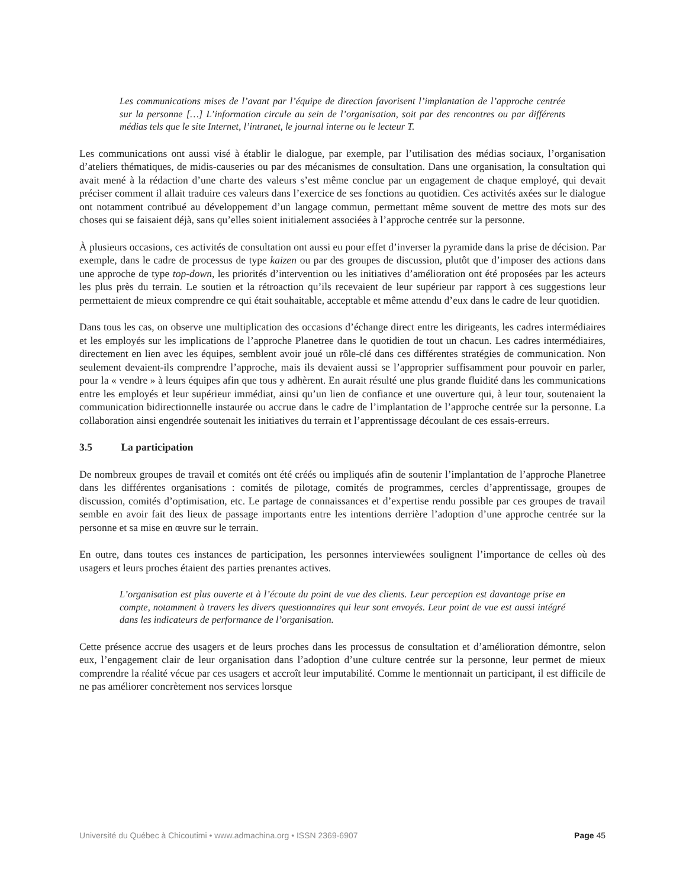Les communications mises de l’avant par l’équipe de direction favorisent l’implantation de l’approche centrée sur la personne […] L’information circule au sein de l’organisation, soit par des rencontres ou par différents médias tels que le site Internet, l’intranet, le journal interne ou le lecteur T.
Les communications ont aussi visé à établir le dialogue, par exemple, par l’utilisation des médias sociaux, l’organisation d’ateliers thématiques, de midis-causeries ou par des mécanismes de consultation. Dans une organisation, la consultation qui avait mené à la rédaction d’une charte des valeurs s’est même conclue par un engagement de chaque employé, qui devait préciser comment il allait traduire ces valeurs dans l’exercice de ses fonctions au quotidien. Ces activités axées sur le dialogue ont notamment contribué au développement d’un langage commun, permettant même souvent de mettre des mots sur des choses qui se faisaient déjà, sans qu’elles soient initialement associées à l’approche centrée sur la personne.
À plusieurs occasions, ces activités de consultation ont aussi eu pour effet d’inverser la pyramide dans la prise de décision. Par exemple, dans le cadre de processus de type kaizen ou par des groupes de discussion, plutôt que d’imposer des actions dans une approche de type top-down, les priorités d’intervention ou les initiatives d’amélioration ont été proposées par les acteurs les plus près du terrain. Le soutien et la rétroaction qu’ils recevaient de leur supérieur par rapport à ces suggestions leur permettaient de mieux comprendre ce qui était souhaitable, acceptable et même attendu d’eux dans le cadre de leur quotidien.
Dans tous les cas, on observe une multiplication des occasions d’échange direct entre les dirigeants, les cadres intermédiaires et les employés sur les implications de l’approche Planetree dans le quotidien de tout un chacun. Les cadres intermédiaires, directement en lien avec les équipes, semblent avoir joué un rôle-clé dans ces différentes stratégies de communication. Non seulement devaient-ils comprendre l’approche, mais ils devaient aussi se l’approprier suffisamment pour pouvoir en parler, pour la « vendre » à leurs équipes afin que tous y adhèrent. En aurait résulté une plus grande fluidité dans les communications entre les employés et leur supérieur immédiat, ainsi qu’un lien de confiance et une ouverture qui, à leur tour, soutenaient la communication bidirectionnelle instaurée ou accrue dans le cadre de l’implantation de l’approche centrée sur la personne. La collaboration ainsi engendrée soutenait les initiatives du terrain et l’apprentissage découlant de ces essais-erreurs.
3.5 La participation
De nombreux groupes de travail et comités ont été créés ou impliqués afin de soutenir l’implantation de l’approche Planetree dans les différentes organisations : comités de pilotage, comités de programmes, cercles d’apprentissage, groupes de discussion, comités d’optimisation, etc. Le partage de connaissances et d’expertise rendu possible par ces groupes de travail semble en avoir fait des lieux de passage importants entre les intentions derrière l’adoption d’une approche centrée sur la personne et sa mise en œuvre sur le terrain.
En outre, dans toutes ces instances de participation, les personnes interviewées soulignent l’importance de celles où des usagers et leurs proches étaient des parties prenantes actives.
L’organisation est plus ouverte et à l’écoute du point de vue des clients. Leur perception est davantage prise en compte, notamment à travers les divers questionnaires qui leur sont envoyés. Leur point de vue est aussi intégré dans les indicateurs de performance de l’organisation.
Cette présence accrue des usagers et de leurs proches dans les processus de consultation et d’amélioration démontre, selon eux, l’engagement clair de leur organisation dans l’adoption d’une culture centrée sur la personne, leur permet de mieux comprendre la réalité vécue par ces usagers et accroît leur imputabilité. Comme le mentionnait un participant, il est difficile de ne pas améliorer concrètement nos services lorsque
Université du Québec à Chicoutimi • www.admachina.org • ISSN 2369-6907 Page 45